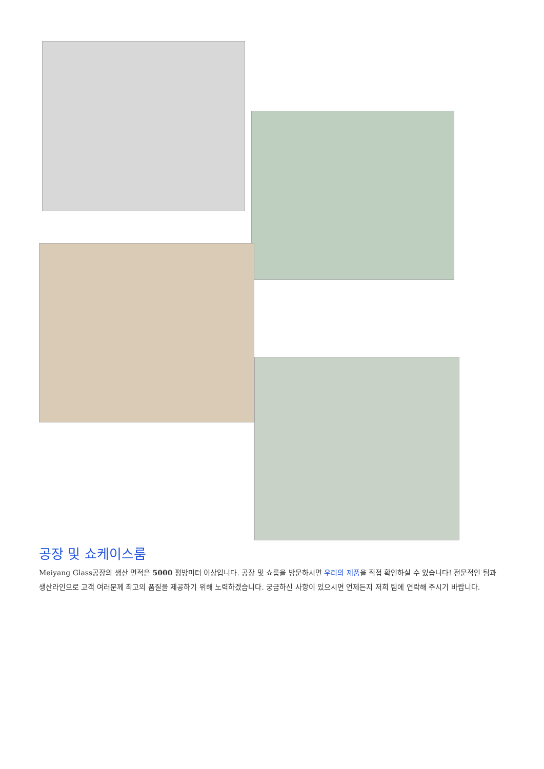공장 및 쇼케이스룸
Meiyang Glass공장의 생산 면적은 5000 평방미터 이상입니다. 공장 및 쇼룸을 방문하시면 우리의 제품을 직접 확인하실 수 있습니다! 전문적인 팀과 생산라인으로 고객 여러분께 최고의 품질을 제공하기 위해 노력하겠습니다. 궁금하신 사항이 있으시면 언제든지 저희 팀에 연락해 주시기 바랍니다.